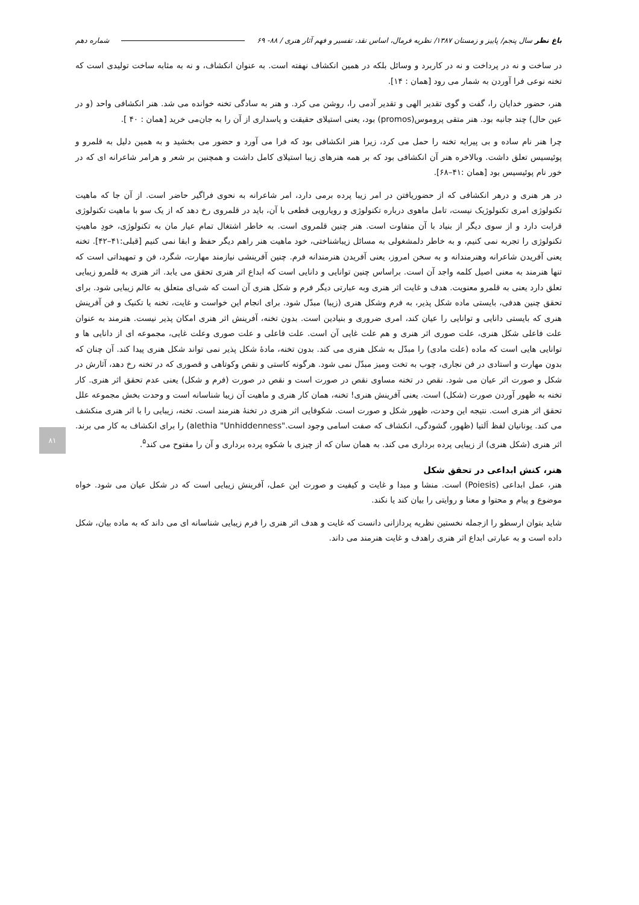باغ نظر سال پنجم/ پاییز و زمستان ۱۳۸۷/ نظریه فرمال، اساس نقد، تفسیر و فهم آثار هنری / ۸۸- ۶۹ شماره دهم
در ساخت و نه در پرداخت و نه در کاربرد و وسائل بلکه در همین انکشاف نهفته است. به عنوان انکشاف، و نه به مثابه ساخت تولیدی است که تخنه نوعی فرا آوردن به شمار می رود [همان : ۱۴].
هنر، حضور خدایان را، گفت و گوی تقدیر الهی و تقدیر آدمی را، روشن می کرد. و هنر به سادگی تخنه خوانده می شد. هنر انکشافی واحد (و در عین حال) چند جانبه بود. هنر متقی پروموس(promos) بود، یعنی استیلای حقیقت و پاسداری از آن را به جان‌می خرید [همان : ۴۰ ].
چرا هنر نام ساده و بی پیرایه تخنه را حمل می کرد، زیرا هنر انکشافی بود که فرا می آورد و حضور می بخشید و به همین دلیل به قلمرو و پوئیسیس تعلق داشت. وبالاخره هنر آن انکشافی بود که بر همه هنرهای زیبا استیلای کامل داشت و همچنین بر شعر و هرامر شاعرانه ای که در خور نام پوئیسیس بود [همان :۴۱–۶۸].
در هر هنری و درهر انکشافی که از حضوریافتن در امر زیبا پرده برمی دارد، امر شاعرانه به نحوی فراگیر حاضر است. از آن جا که ماهیت تکنولوژی امری تکنولوژیک نیست، تامل ماهوی درباره تکنولوژی و رویارویی قطعی با آن، باید در قلمروی رخ دهد که از یک سو با ماهیت تکنولوژی قرابت دارد و از سوی دیگر از بنیاد با آن متفاوت است. هنر چنین قلمروی است. به خاطر اشتغال تمام عیار مان به تکنولوژی، خودِ ماهیتِ تکنولوژی را تجربه نمی کنیم، و به خاطر دلمشغولی به مسائل زیباشناختی، خود ماهیت هنر راهم دیگر حفظ و ابقا نمی کنیم [قبلی:۴۱–۴۲]. تخنه یعنی آفریدن شاعرانه وهنرمندانه و به سخن امروز، یعنی آفریدن هنرمندانه فرم. چنین آفرینشی نیازمند مهارت، شگرد، فن و تمهیداتی است که تنها هنرمند به معنی اصیل کلمه واجد آن است. براساس چنین توانایی و دانایی است که ابداع اثر هنری تحقق می یابد. اثر هنری به قلمرو زیبایی تعلق دارد یعنی به قلمرو معنویت. هدف و غایت اثر هنری وبه عبارتی دیگر فرم و شکل هنری آن است که شی‌ای متعلق به عالم زیبایی شود. برای تحقق چنین هدفی، بایستی ماده شکل پذیر، به فرم وشکل هنری (زیبا) مبدّل شود. برای انجام این خواست و غایت، تخنه یا تکنیک و فن آفرینش هنری که بایستی دانایی و توانایی را عیان کند، امری ضروری و بنیادین است. بدون تخنه، آفرینش اثر هنری امکان پذیر نیست. هنرمند به عنوان علت فاعلی شکل هنری، علت صوری اثر هنری و هم علت غایی آن است. علت فاعلی و علت صوری وعلت غایی، مجموعه ای از دانایی ها و توانایی هایی است که ماده (علت مادی) را مبدّل به شکل هنری می کند. بدون تخنه، مادهٔ شکل پذیر نمی تواند شکل هنری پیدا کند. آن چنان که بدون مهارت و استادی در فن نجاری، چوب به تخت ومیز مبدّل نمی شود. هرگونه کاستی و نقص وکوتاهی و قصوری که در تخنه رخ دهد، آثارش در شکل و صورت اثر عیان می شود. نقص در تخنه مساوی نقص در صورت است و نقص در صورت (فرم و شکل) یعنی عدم تحقق اثر هنری. کار تخنه به ظهور آوردن صورت (شکل) است. یعنی آفرینش هنری! تخنه، همان کار هنری و ماهیت آن زیبا شناسانه است و وحدت بخش مجموعه علل تحقق اثر هنری است. نتیجه این وحدت، ظهور شکل و صورت است. شکوفایی اثر هنری در تخنهٔ هنرمند است. تخنه، زیبایی را با اثر هنری منکشف می کند. یونانیان لفظ اَلتیا (ظهور، گشودگی، انکشاف که صفت اسامی وجود است."alethia "Unhiddenness) را برای انکشاف به کار می برند. اثر هنری (شکل هنری) از زیبایی پرده برداری می کند. به همان سان که از چیزی با شکوه پرده برداری و آن را مفتوح می کند<sup>۵</sup>.
هنر، کنش ابداعی در تحقق شکل
هنر، عمل ابداعی (Poiesis) است. منشا و مبدا و غایت و کیفیت و صورت این عمل، آفرینش زیبایی است که در شکل عیان می شود. خواه موضوع و پیام و محتوا و معنا و روایتی را بیان کند یا نکند.
شاید بتوان ارسطو را ازجمله نخستین نظریه پردازانی دانست که غایت و هدف اثر هنری را فرم زیبایی شناسانه ای می داند که به ماده بیان، شکل داده است و به عبارتی ابداع اثر هنری راهدف و غایت هنرمند می داند.
۸۱